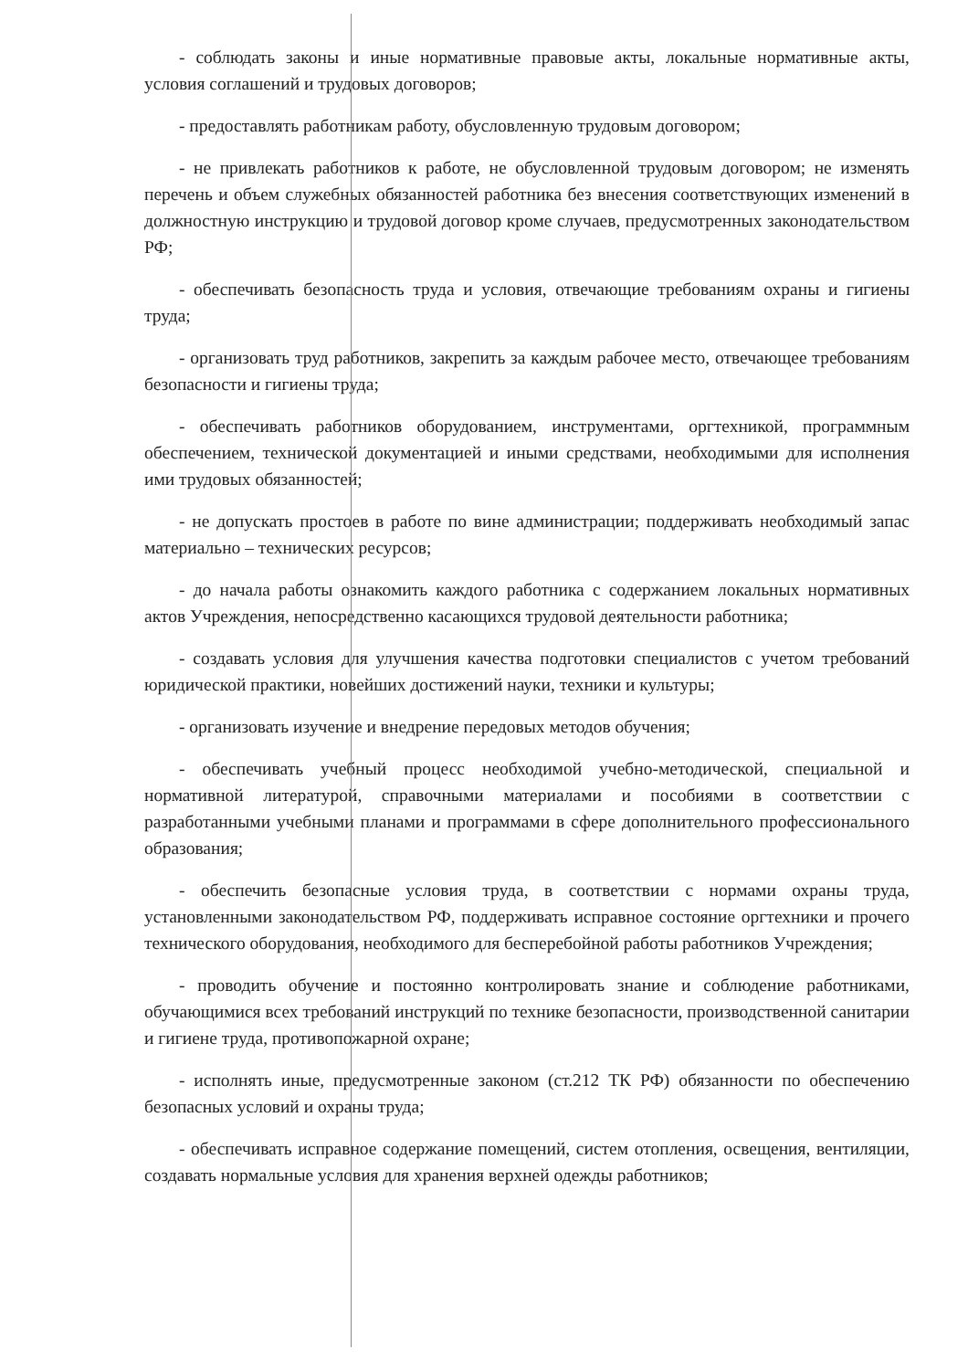- соблюдать законы и иные нормативные правовые акты, локальные нормативные акты, условия соглашений и трудовых договоров;
- предоставлять работникам работу, обусловленную трудовым договором;
- не привлекать работников к работе, не обусловленной трудовым договором; не изменять перечень и объем служебных обязанностей работника без внесения соответствующих изменений в должностную инструкцию и трудовой договор кроме случаев, предусмотренных законодательством РФ;
- обеспечивать безопасность труда и условия, отвечающие требованиям охраны и гигиены труда;
- организовать труд работников, закрепить за каждым рабочее место, отвечающее требованиям безопасности и гигиены труда;
- обеспечивать работников оборудованием, инструментами, оргтехникой, программным обеспечением, технической документацией и иными средствами, необходимыми для исполнения ими трудовых обязанностей;
- не допускать простоев в работе по вине администрации; поддерживать необходимый запас материально – технических ресурсов;
- до начала работы ознакомить каждого работника с содержанием локальных нормативных актов Учреждения, непосредственно касающихся трудовой деятельности работника;
- создавать условия для улучшения качества подготовки специалистов с учетом требований юридической практики, новейших достижений науки, техники и культуры;
- организовать изучение и внедрение передовых методов обучения;
- обеспечивать учебный процесс необходимой учебно-методической, специальной и нормативной литературой, справочными материалами и пособиями в соответствии с разработанными учебными планами и программами в сфере дополнительного профессионального образования;
- обеспечить безопасные условия труда, в соответствии с нормами охраны труда, установленными законодательством РФ, поддерживать исправное состояние оргтехники и прочего технического оборудования, необходимого для бесперебойной работы работников Учреждения;
- проводить обучение и постоянно контролировать знание и соблюдение работниками, обучающимися всех требований инструкций по технике безопасности, производственной санитарии и гигиене труда, противопожарной охране;
- исполнять иные, предусмотренные законом (ст.212 ТК РФ) обязанности по обеспечению безопасных условий и охраны труда;
- обеспечивать исправное содержание помещений, систем отопления, освещения, вентиляции, создавать нормальные условия для хранения верхней одежды работников;